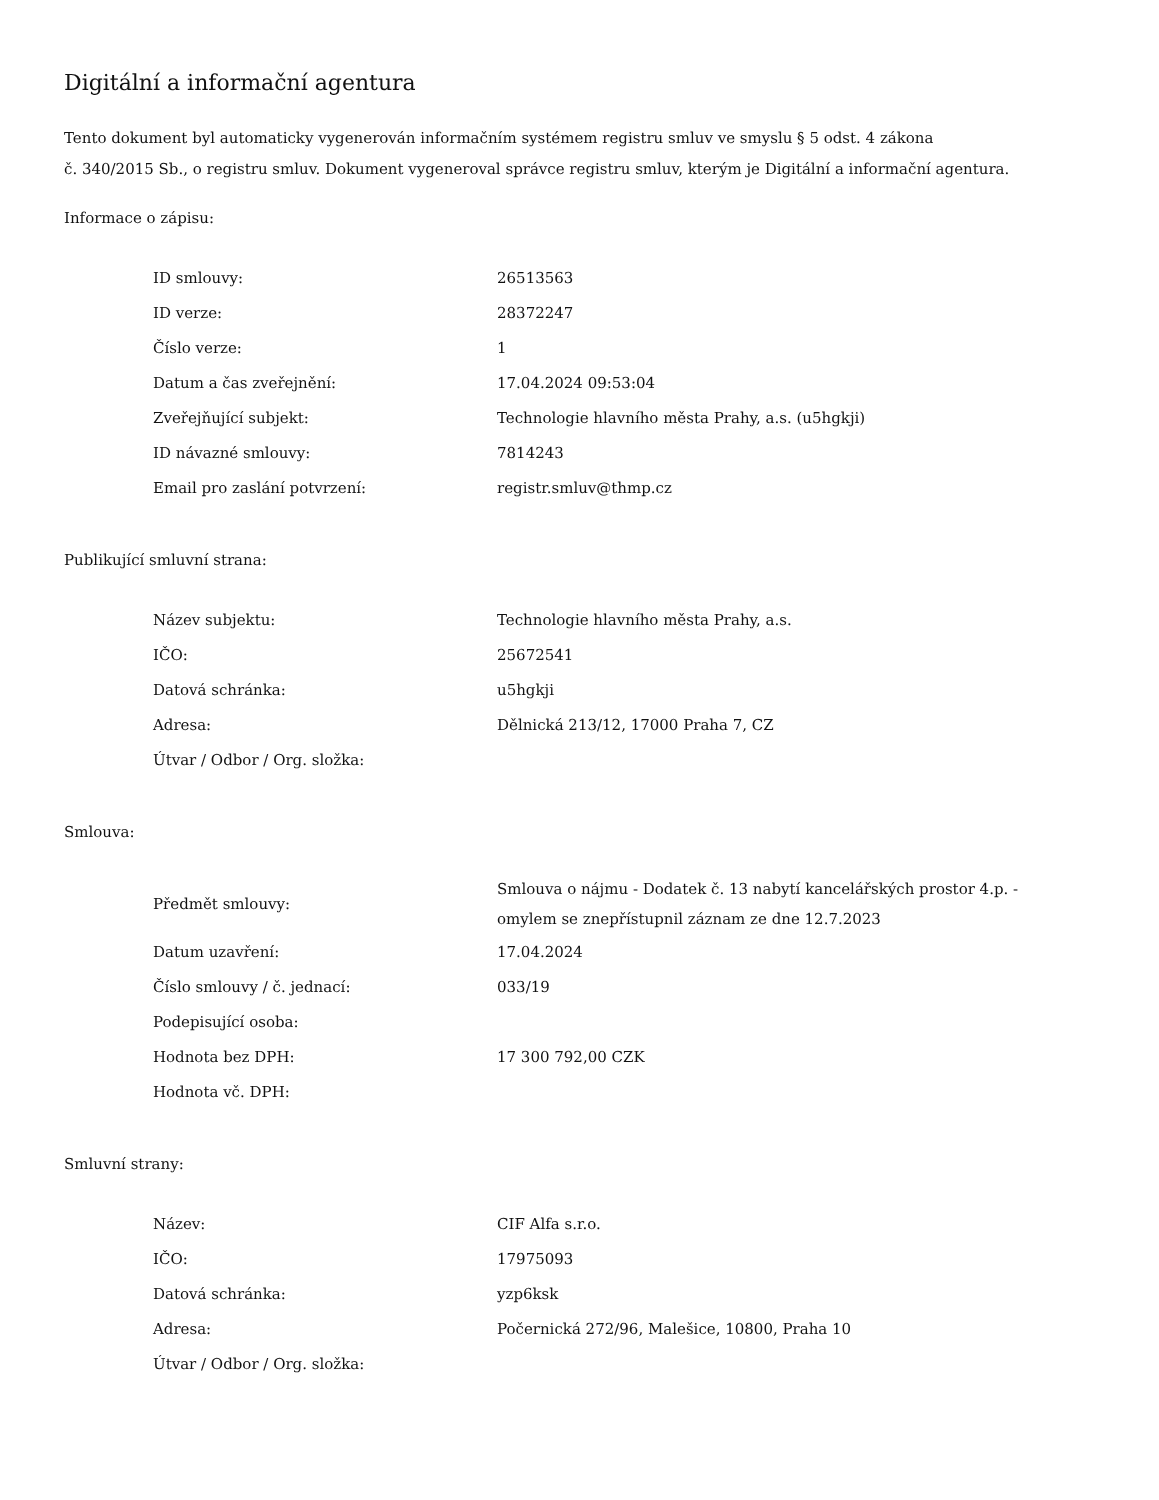Digitální a informační agentura
Tento dokument byl automaticky vygenerován informačním systémem registru smluv ve smyslu § 5 odst. 4 zákona
č. 340/2015 Sb., o registru smluv. Dokument vygeneroval správce registru smluv, kterým je Digitální a informační agentura.
Informace o zápisu:
| ID smlouvy: | 26513563 |
| ID verze: | 28372247 |
| Číslo verze: | 1 |
| Datum a čas zveřejnění: | 17.04.2024 09:53:04 |
| Zveřejňující subjekt: | Technologie hlavního města Prahy, a.s. (u5hgkji) |
| ID návazné smlouvy: | 7814243 |
| Email pro zaslání potvrzení: | registr.smluv@thmp.cz |
Publikující smluvní strana:
| Název subjektu: | Technologie hlavního města Prahy, a.s. |
| IČO: | 25672541 |
| Datová schránka: | u5hgkji |
| Adresa: | Dělnická 213/12, 17000 Praha 7, CZ |
| Útvar / Odbor / Org. složka: | |
Smlouva:
| Předmět smlouvy: | Smlouva o nájmu - Dodatek č. 13 nabytí kancelářských prostor 4.p. - omylem se znepřístupnil záznam ze dne 12.7.2023 |
| Datum uzavření: | 17.04.2024 |
| Číslo smlouvy / č. jednací: | 033/19 |
| Podepisující osoba: | |
| Hodnota bez DPH: | 17 300 792,00 CZK |
| Hodnota vč. DPH: | |
Smluvní strany:
| Název: | CIF Alfa s.r.o. |
| IČO: | 17975093 |
| Datová schránka: | yzp6ksk |
| Adresa: | Počernická 272/96, Malešice, 10800, Praha 10 |
| Útvar / Odbor / Org. složka: | |